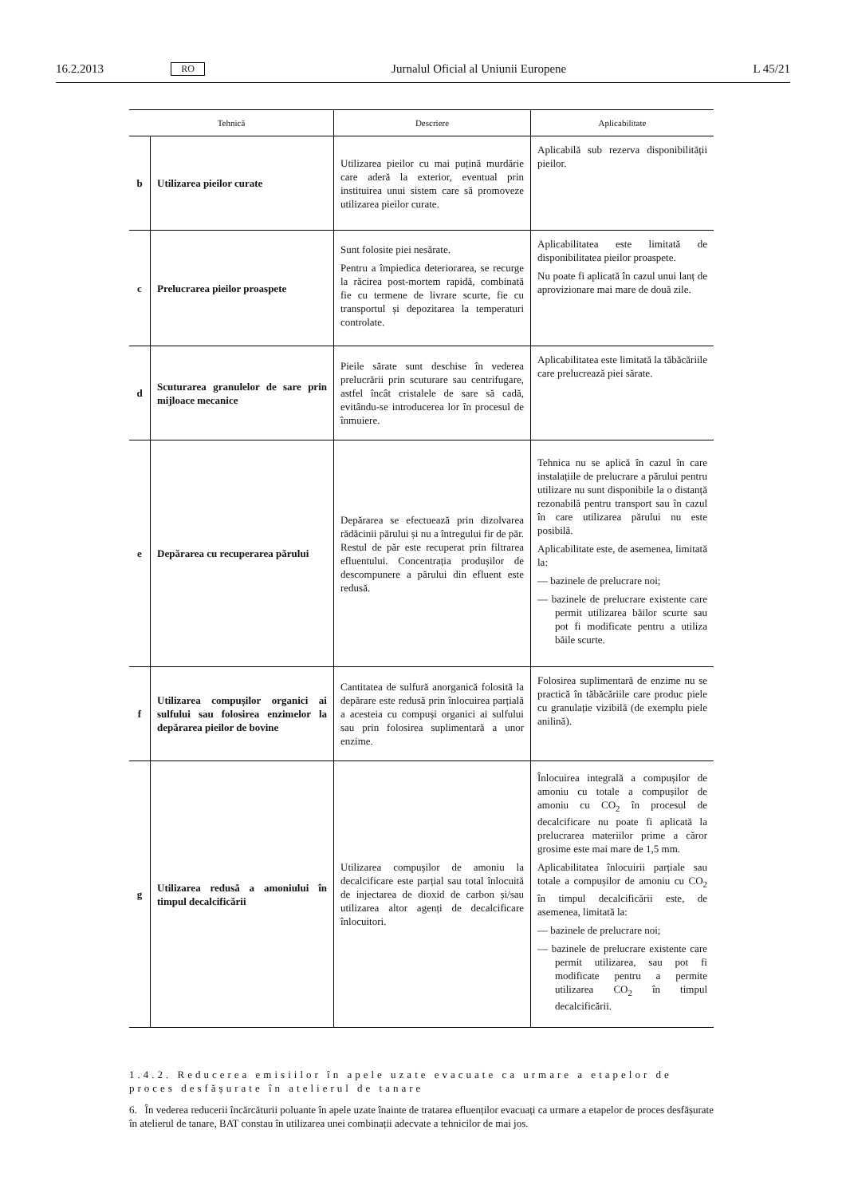16.2.2013 RO Jurnalul Oficial al Uniunii Europene L 45/21
| Tehnică | | Descriere | Aplicabilitate |
| --- | --- | --- | --- |
| b | Utilizarea pieilor curate | Utilizarea pieilor cu mai puțină murdărie care aderă la exterior, eventual prin instituirea unui sistem care să promoveze utilizarea pieilor curate. | Aplicabilă sub rezerva disponibilității pieilor. |
| c | Prelucrarea pieilor proaspete | Sunt folosite piei nesărate. Pentru a împiedica deteriorarea, se recurge la răcirea post-mortem rapidă, combinată fie cu termene de livrare scurte, fie cu transportul și depozitarea la temperaturi controlate. | Aplicabilitatea este limitată de disponibilitatea pieilor proaspete. Nu poate fi aplicată în cazul unui lanț de aprovizionare mai mare de două zile. |
| d | Scuturarea granulelor de sare prin mijloace mecanice | Pieile sărate sunt deschise în vederea prelucrării prin scuturare sau centrifugare, astfel încât cristalele de sare să cadă, evitându-se introducerea lor în procesul de înmuiere. | Aplicabilitatea este limitată la tăbăcăriile care prelucrează piei sărate. |
| e | Depărarea cu recuperarea părului | Depărarea se efectuează prin dizolvarea rădăcinii părului și nu a întregului fir de păr. Restul de păr este recuperat prin filtrarea efluentului. Concentrația produșilor de descompunere a părului din efluent este redusă. | Tehnica nu se aplică în cazul în care instalațiile de prelucrare a părului pentru utilizare nu sunt disponibile la o distanță rezonabilă pentru transport sau în cazul în care utilizarea părului nu este posibilă. Aplicabilitate este, de asemenea, limitată la: — bazinele de prelucrare noi; — bazinele de prelucrare existente care permit utilizarea băilor scurte sau pot fi modificate pentru a utiliza băile scurte. |
| f | Utilizarea compușilor organici ai sulfului sau folosirea enzimelor la depărarea pieilor de bovine | Cantitatea de sulfură anorganică folosită la depărare este redusă prin înlocuirea parțială a acesteia cu compuși organici ai sulfului sau prin folosirea suplimentară a unor enzime. | Folosirea suplimentară de enzime nu se practică în tăbăcăriile care produc piele cu granulație vizibilă (de exemplu piele anilină). |
| g | Utilizarea redusă a amoniului în timpul decalcificării | Utilizarea compușilor de amoniu la decalcificare este parțial sau total înlocuită de injectarea de dioxid de carbon și/sau utilizarea altor agenți de decalcificare înlocuitori. | Înlocuirea integrală a compușilor de amoniu cu totale a compușilor de amoniu cu CO<sub>2</sub> în procesul de decalcificare nu poate fi aplicată la prelucrarea materiilor prime a căror grosime este mai mare de 1,5 mm. Aplicabilitatea înlocuirii parțiale sau totale a compușilor de amoniu cu CO<sub>2</sub> în timpul decalcificării este, de asemenea, limitată la: — bazinele de prelucrare noi; — bazinele de prelucrare existente care permit utilizarea, sau pot fi modificate pentru a permite utilizarea CO<sub>2</sub> în timpul decalcificării. |
1.4.2. Reducerea emisiilor în apele uzate evacuate ca urmare a etapelor de proces desfășurate în atelierul de tanare
6. În vederea reducerii încărcăturii poluante în apele uzate înainte de tratarea efluenților evacuați ca urmare a etapelor de proces desfășurate în atelierul de tanare, BAT constau în utilizarea unei combinații adecvate a tehnicilor de mai jos.